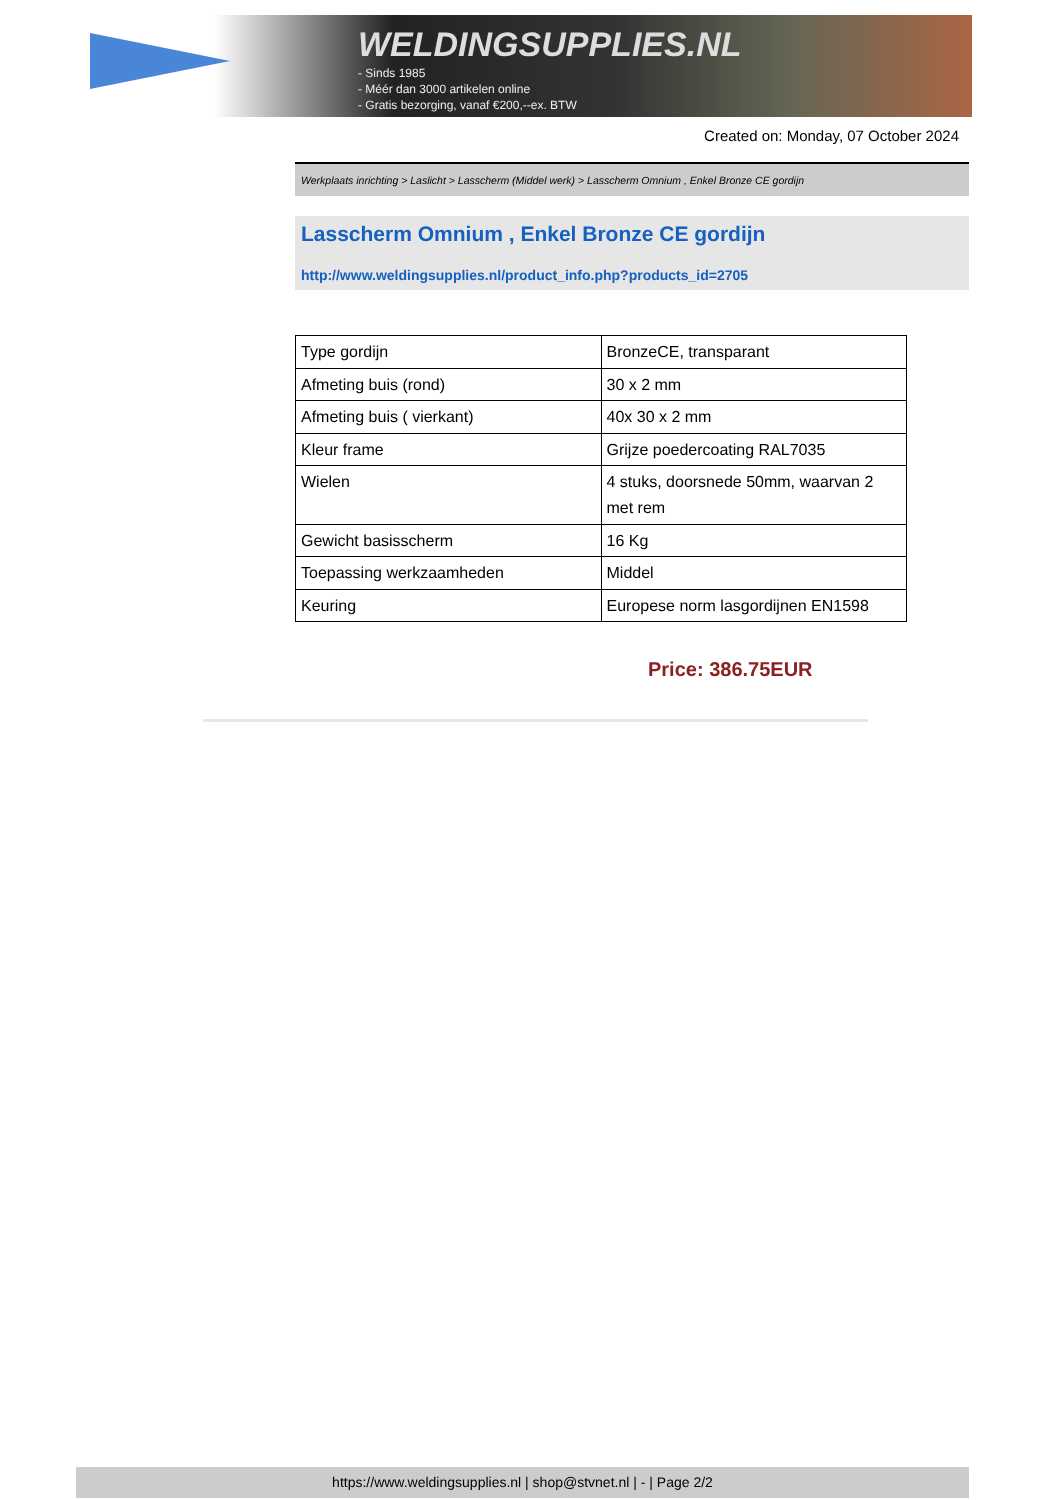WELDINGSUPPLIES.NL
- Sinds 1985
- Méér dan 3000 artikelen online
- Gratis bezorging, vanaf €200,--ex. BTW
Created on: Monday, 07 October 2024
Werkplaats inrichting > Laslicht > Lasscherm (Middel werk) > Lasscherm Omnium , Enkel Bronze CE gordijn
Lasscherm Omnium , Enkel Bronze CE gordijn
http://www.weldingsupplies.nl/product_info.php?products_id=2705
| Type gordijn | BronzeCE, transparant |
| Afmeting buis (rond) | 30 x 2 mm |
| Afmeting buis ( vierkant) | 40x 30 x 2 mm |
| Kleur frame | Grijze poedercoating RAL7035 |
| Wielen | 4 stuks, doorsnede 50mm, waarvan 2 met rem |
| Gewicht basisscherm | 16 Kg |
| Toepassing werkzaamheden | Middel |
| Keuring | Europese norm lasgordijnen EN1598 |
Price: 386.75EUR
https://www.weldingsupplies.nl | shop@stvnet.nl | - | Page 2/2